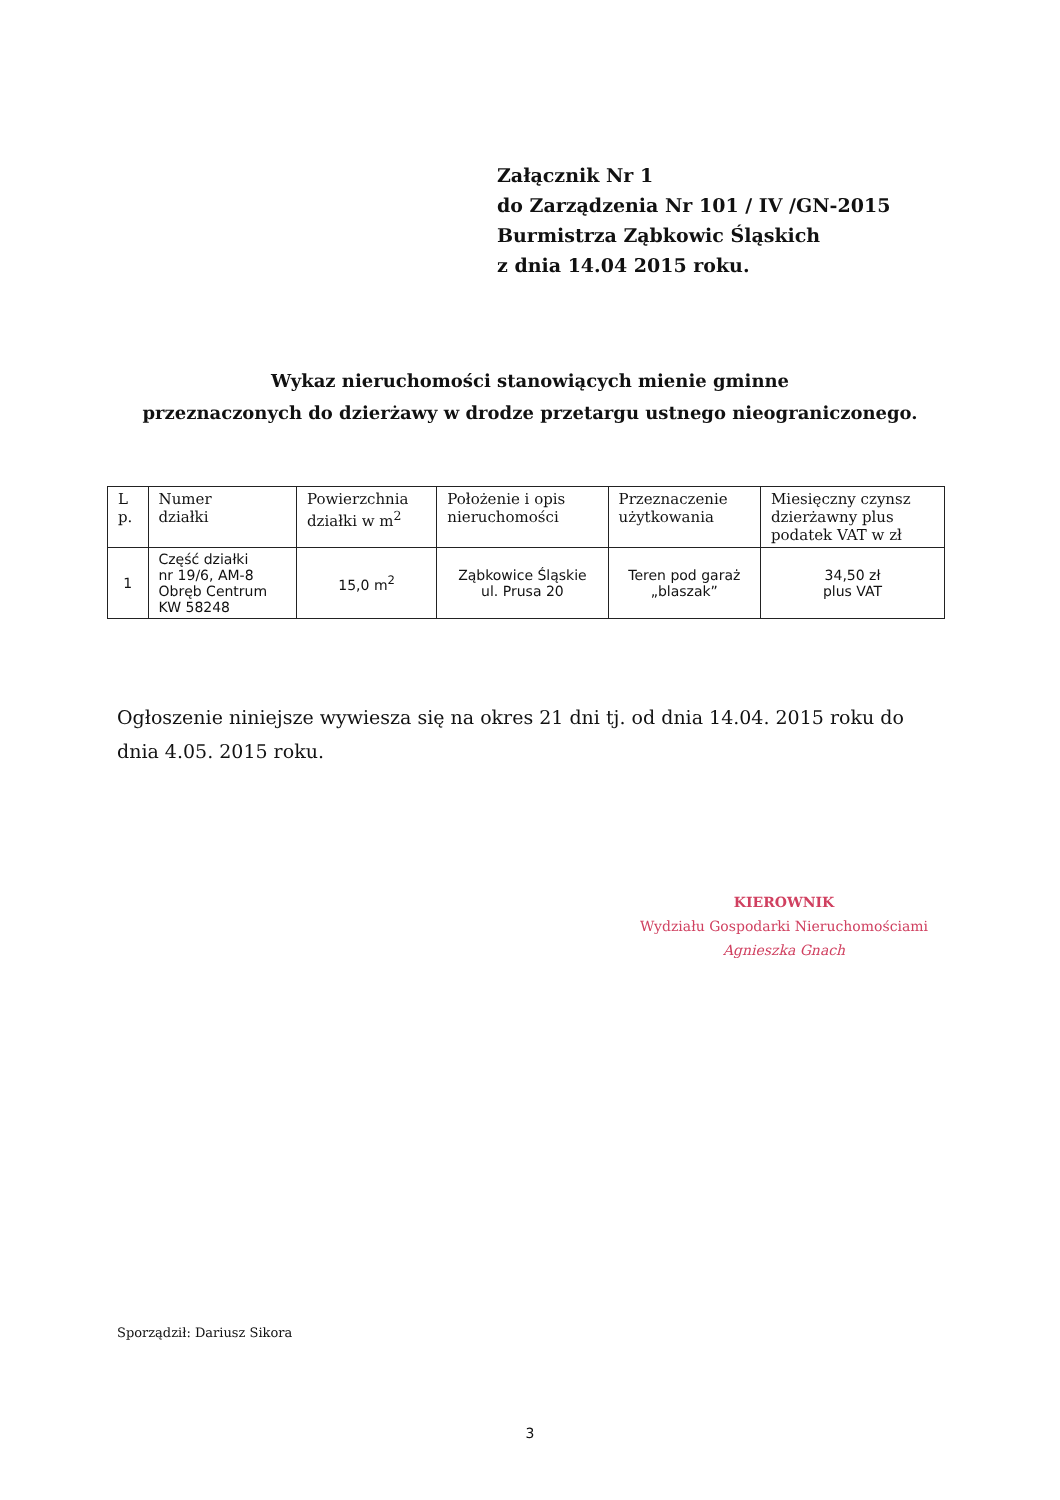Załącznik Nr 1
do Zarządzenia Nr 101 / IV /GN-2015
Burmistrza Ząbkowic Śląskich
z dnia 14.04 2015 roku.
Wykaz nieruchomości stanowiących mienie gminne
przeznaczonych do dzierżawy w drodze przetargu ustnego nieograniczonego.
| L p. | Numer działki | Powierzchnia działki w m<sup>2</sup> | Położenie i opis nieruchomości | Przeznaczenie użytkowania | Miesięczny czynsz dzierżawny plus podatek VAT w zł |
| --- | --- | --- | --- | --- | --- |
| 1 | Część działki nr 19/6, AM-8 Obręb Centrum KW 58248 | 15,0 m<sup>2</sup> | Ząbkowice Śląskie ul. Prusa 20 | Teren pod garaż „blaszak” | 34,50 zł plus VAT |
Ogłoszenie niniejsze wywiesza się na okres 21 dni tj. od dnia 14.04. 2015 roku do dnia 4.05. 2015 roku.
KIEROWNIK
Wydziału Gospodarki Nieruchomościami
Agnieszka Gnach
Sporządził: Dariusz Sikora
3